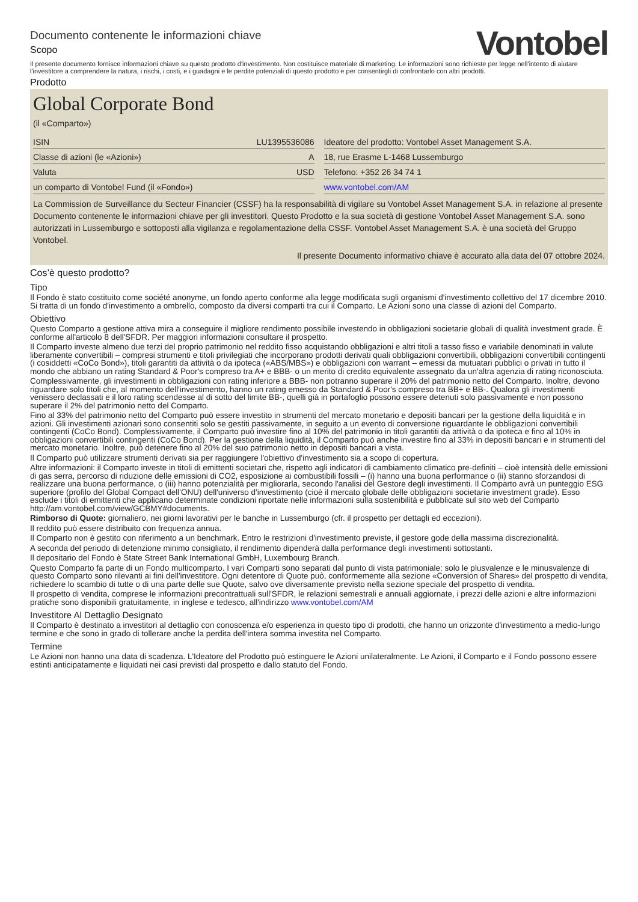Documento contenente le informazioni chiave
Scopo
Vontobel
Il presente documento fornisce informazioni chiave su questo prodotto d'investimento. Non costituisce materiale di marketing. Le informazioni sono richieste per legge nell'intento di aiutare l'investitore a comprendere la natura, i rischi, i costi, e i guadagni e le perdite potenziali di questo prodotto e per consentirgli di confrontarlo con altri prodotti.
Prodotto
Global Corporate Bond
(il «Comparto»)
| ISIN | LU1395536086 |
| Classe di azioni (le «Azioni») | A |
| Valuta | USD |
| un comparto di Vontobel Fund (il «Fondo») | |
| Ideatore del prodotto: Vontobel Asset Management S.A. |
| 18, rue Erasme L-1468 Lussemburgo |
| Telefono: +352 26 34 74 1 |
| www.vontobel.com/AM |
La Commission de Surveillance du Secteur Financier (CSSF) ha la responsabilità di vigilare su Vontobel Asset Management S.A. in relazione al presente Documento contenente le informazioni chiave per gli investitori. Questo Prodotto e la sua società di gestione Vontobel Asset Management S.A. sono autorizzati in Lussemburgo e sottoposti alla vigilanza e regolamentazione della CSSF. Vontobel Asset Management S.A. è una società del Gruppo Vontobel.
Il presente Documento informativo chiave è accurato alla data del 07 ottobre 2024.
Cos’è questo prodotto?
Tipo
Il Fondo è stato costituito come société anonyme, un fondo aperto conforme alla legge modificata sugli organismi d'investimento collettivo del 17 dicembre 2010. Si tratta di un fondo d'investimento a ombrello, composto da diversi comparti tra cui il Comparto. Le Azioni sono una classe di azioni del Comparto.
Obiettivo
Questo Comparto a gestione attiva mira a conseguire il migliore rendimento possibile investendo in obbligazioni societarie globali di qualità investment grade. È conforme all'articolo 8 dell'SFDR. Per maggiori informazioni consultare il prospetto.
Il Comparto investe almeno due terzi del proprio patrimonio nel reddito fisso acquistando obbligazioni e altri titoli a tasso fisso e variabile denominati in valute liberamente convertibili – compresi strumenti e titoli privilegiati che incorporano prodotti derivati quali obbligazioni convertibili, obbligazioni convertibili contingenti (i cosiddetti «CoCo Bond»), titoli garantiti da attività o da ipoteca («ABS/MBS») e obbligazioni con warrant – emessi da mutuatari pubblici o privati in tutto il mondo che abbiano un rating Standard & Poor's compreso tra A+ e BBB- o un merito di credito equivalente assegnato da un'altra agenzia di rating riconosciuta.
Complessivamente, gli investimenti in obbligazioni con rating inferiore a BBB- non potranno superare il 20% del patrimonio netto del Comparto. Inoltre, devono riguardare solo titoli che, al momento dell'investimento, hanno un rating emesso da Standard & Poor's compreso tra BB+ e BB-. Qualora gli investimenti venissero declassati e il loro rating scendesse al di sotto del limite BB-, quelli già in portafoglio possono essere detenuti solo passivamente e non possono superare il 2% del patrimonio netto del Comparto.
Fino al 33% del patrimonio netto del Comparto può essere investito in strumenti del mercato monetario e depositi bancari per la gestione della liquidità e in azioni. Gli investimenti azionari sono consentiti solo se gestiti passivamente, in seguito a un evento di conversione riguardante le obbligazioni convertibili contingenti (CoCo Bond). Complessivamente, il Comparto può investire fino al 10% del patrimonio in titoli garantiti da attività o da ipoteca e fino al 10% in obbligazioni convertibili contingenti (CoCo Bond). Per la gestione della liquidità, il Comparto può anche investire fino al 33% in depositi bancari e in strumenti del mercato monetario. Inoltre, può detenere fino al 20% del suo patrimonio netto in depositi bancari a vista.
Il Comparto può utilizzare strumenti derivati sia per raggiungere l'obiettivo d'investimento sia a scopo di copertura.
Altre informazioni: il Comparto investe in titoli di emittenti societari che, rispetto agli indicatori di cambiamento climatico pre-definiti – cioè intensità delle emissioni di gas serra, percorso di riduzione delle emissioni di CO2, esposizione ai combustibili fossili – (i) hanno una buona performance o (ii) stanno sforzandosi di realizzare una buona performance, o (iii) hanno potenzialità per migliorarla, secondo l'analisi del Gestore degli investimenti. Il Comparto avrà un punteggio ESG superiore (profilo del Global Compact dell'ONU) dell'universo d'investimento (cioè il mercato globale delle obbligazioni societarie investment grade). Esso esclude i titoli di emittenti che applicano determinate condizioni riportate nelle informazioni sulla sostenibilità e pubblicate sul sito web del Comparto http://am.vontobel.com/view/GCBMY#documents.
Rimborso di Quote: giornaliero, nei giorni lavorativi per le banche in Lussemburgo (cfr. il prospetto per dettagli ed eccezioni).
Il reddito può essere distribuito con frequenza annua.
Il Comparto non è gestito con riferimento a un benchmark. Entro le restrizioni d'investimento previste, il gestore gode della massima discrezionalità.
A seconda del periodo di detenzione minimo consigliato, il rendimento dipenderà dalla performance degli investimenti sottostanti.
Il depositario del Fondo è State Street Bank International GmbH, Luxembourg Branch.
Questo Comparto fa parte di un Fondo multicomparto. I vari Comparti sono separati dal punto di vista patrimoniale: solo le plusvalenze e le minusvalenze di questo Comparto sono rilevanti ai fini dell'investitore. Ogni detentore di Quote può, conformemente alla sezione «Conversion of Shares» del prospetto di vendita, richiedere lo scambio di tutte o di una parte delle sue Quote, salvo ove diversamente previsto nella sezione speciale del prospetto di vendita.
Il prospetto di vendita, comprese le informazioni precontrattuali sull'SFDR, le relazioni semestrali e annuali aggiornate, i prezzi delle azioni e altre informazioni pratiche sono disponibili gratuitamente, in inglese e tedesco, all'indirizzo www.vontobel.com/AM
Investitore Al Dettaglio Designato
Il Comparto è destinato a investitori al dettaglio con conoscenza e/o esperienza in questo tipo di prodotti, che hanno un orizzonte d'investimento a medio-lungo termine e che sono in grado di tollerare anche la perdita dell'intera somma investita nel Comparto.
Termine
Le Azioni non hanno una data di scadenza. L'Ideatore del Prodotto può estinguere le Azioni unilateralmente. Le Azioni, il Comparto e il Fondo possono essere estinti anticipatamente e liquidati nei casi previsti dal prospetto e dallo statuto del Fondo.